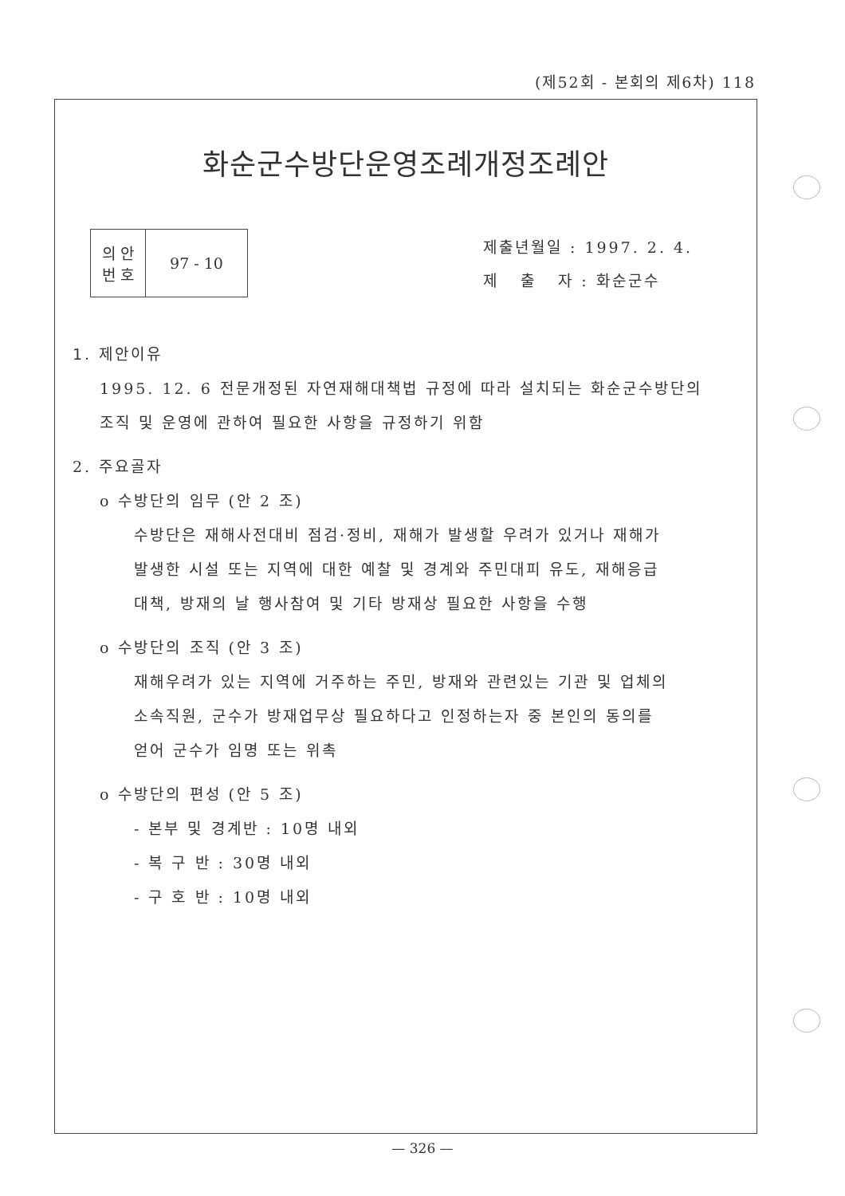(제52회 - 본회의 제6차) 118
화순군수방단운영조례개정조례안
| 의 안 번 호 | 97 - 10 |
제출년월일 : 1997. 2. 4.
제 출 자 : 화순군수
1. 제안이유
1995. 12. 6 전문개정된 자연재해대책법 규정에 따라 설치되는 화순군수방단의
조직 및 운영에 관하여 필요한 사항을 규정하기 위함
2. 주요골자
o 수방단의 임무 (안 2 조)
수방단은 재해사전대비 점검·정비, 재해가 발생할 우려가 있거나 재해가
발생한 시설 또는 지역에 대한 예찰 및 경계와 주민대피 유도, 재해응급
대책, 방재의 날 행사참여 및 기타 방재상 필요한 사항을 수행
o 수방단의 조직 (안 3 조)
재해우려가 있는 지역에 거주하는 주민, 방재와 관련있는 기관 및 업체의
소속직원, 군수가 방재업무상 필요하다고 인정하는자 중 본인의 동의를
얻어 군수가 임명 또는 위촉
o 수방단의 편성 (안 5 조)
- 본부 및 경계반 : 10명 내외
- 복 구 반 : 30명 내외
- 구 호 반 : 10명 내외
— 326 —